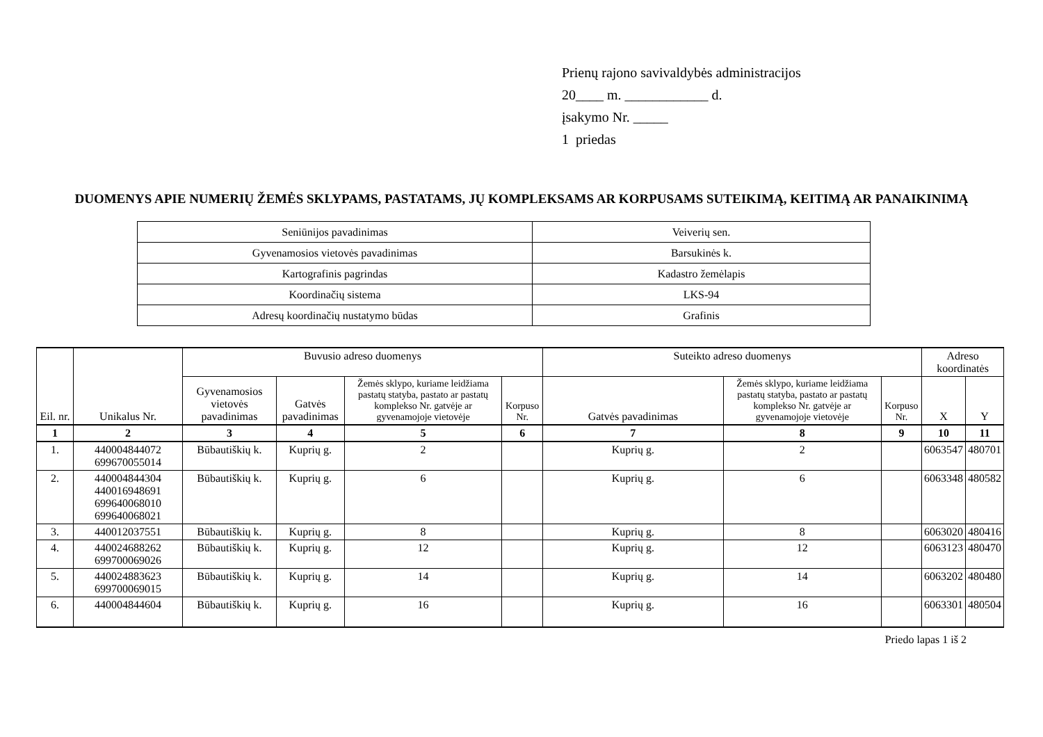Prienų rajono savivaldybės administracijos
20____ m. ____________ d.
įsakymo Nr. _____
1 priedas
DUOMENYS APIE NUMERIŲ ŽEMĖS SKLYPAMS, PASTATAMS, JŲ KOMPLEKSAMS AR KORPUSAMS SUTEIKIMĄ, KEITIMĄ AR PANAIKINIMĄ
| Seniūnijos pavadinimas | Veiverių sen. |
| Gyvenamosios vietovės pavadinimas | Barsukinės k. |
| Kartografinis pagrindas | Kadastro žemėlapis |
| Koordinačių sistema | LKS-94 |
| Adresų koordinačių nustatymo būdas | Grafinis |
| Eil. nr. | Unikalus Nr. | Buvusio adreso duomenys | | | | Suteikto adreso duomenys | | | Adreso koordinatės | |
| --- | --- | --- | --- | --- | --- | --- | --- | --- | --- | --- |
| | | Gyvenamosios vietovės pavadinimas | Gatvės pavadinimas | Žemės sklypo, kuriame leidžiama pastatų statyba, pastato ar pastatų komplekso Nr. gatvėje ar gyvenamojoje vietovėje | Korpuso Nr. | Gatvės pavadinimas | Žemės sklypo, kuriame leidžiama pastatų statyba, pastato ar pastatų komplekso Nr. gatvėje ar gyvenamojoje vietovėje | Korpuso Nr. | X | Y |
| 1 | 2 | 3 | 4 | 5 | 6 | 7 | 8 | 9 | 10 | 11 |
| 1. | 440004844072 699670055014 | Būbautiškių k. | Kuprių g. | 2 | | Kuprių g. | 2 | | 6063547 | 480701 |
| 2. | 440004844304 440016948691 699640068010 699640068021 | Būbautiškių k. | Kuprių g. | 6 | | Kuprių g. | 6 | | 6063348 | 480582 |
| 3. | 440012037551 | Būbautiškių k. | Kuprių g. | 8 | | Kuprių g. | 8 | | 6063020 | 480416 |
| 4. | 440024688262 699700069026 | Būbautiškių k. | Kuprių g. | 12 | | Kuprių g. | 12 | | 6063123 | 480470 |
| 5. | 440024883623 699700069015 | Būbautiškių k. | Kuprių g. | 14 | | Kuprių g. | 14 | | 6063202 | 480480 |
| 6. | 440004844604 | Būbautiškių k. | Kuprių g. | 16 | | Kuprių g. | 16 | | 6063301 | 480504 |
Priedo lapas 1 iš 2